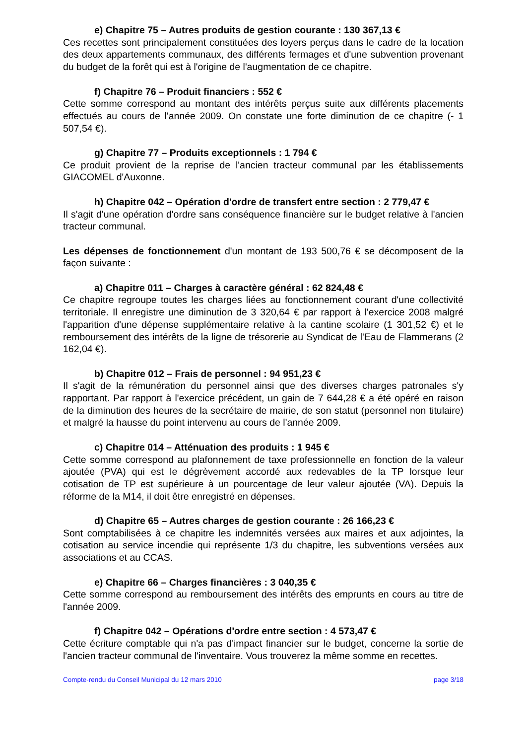e) Chapitre 75 – Autres produits de gestion courante : 130 367,13 €
Ces recettes sont principalement constituées des loyers perçus dans le cadre de la location des deux appartements communaux, des différents fermages et d'une subvention provenant du budget de la forêt qui est à l'origine de l'augmentation de ce chapitre.
f) Chapitre 76 – Produit financiers : 552 €
Cette somme correspond au montant des intérêts perçus suite aux différents placements effectués au cours de l'année 2009. On constate une forte diminution de ce chapitre (- 1 507,54 €).
g) Chapitre 77 – Produits exceptionnels : 1 794 €
Ce produit provient de la reprise de l'ancien tracteur communal par les établissements GIACOMEL d'Auxonne.
h) Chapitre 042 – Opération d'ordre de transfert entre section : 2 779,47 €
Il s'agit d'une opération d'ordre sans conséquence financière sur le budget relative à l'ancien tracteur communal.
Les dépenses de fonctionnement d'un montant de 193 500,76 € se décomposent de la façon suivante :
a) Chapitre 011 – Charges à caractère général : 62 824,48 €
Ce chapitre regroupe toutes les charges liées au fonctionnement courant d'une collectivité territoriale. Il enregistre une diminution de 3 320,64 € par rapport à l'exercice 2008 malgré l'apparition d'une dépense supplémentaire relative à la cantine scolaire (1 301,52 €) et le remboursement des intérêts de la ligne de trésorerie au Syndicat de l'Eau de Flammerans (2 162,04 €).
b) Chapitre 012 – Frais de personnel : 94 951,23 €
Il s'agit de la rémunération du personnel ainsi que des diverses charges patronales s'y rapportant. Par rapport à l'exercice précédent, un gain de 7 644,28 € a été opéré en raison de la diminution des heures de la secrétaire de mairie, de son statut (personnel non titulaire) et malgré la hausse du point intervenu au cours de l'année 2009.
c) Chapitre 014 – Atténuation des produits : 1 945 €
Cette somme correspond au plafonnement de taxe professionnelle en fonction de la valeur ajoutée (PVA) qui est le dégrèvement accordé aux redevables de la TP lorsque leur cotisation de TP est supérieure à un pourcentage de leur valeur ajoutée (VA). Depuis la réforme de la M14, il doit être enregistré en dépenses.
d) Chapitre 65 – Autres charges de gestion courante : 26 166,23 €
Sont comptabilisées à ce chapitre les indemnités versées aux maires et aux adjointes, la cotisation au service incendie qui représente 1/3 du chapitre, les subventions versées aux associations et au CCAS.
e) Chapitre 66 – Charges financières : 3 040,35 €
Cette somme correspond au remboursement des intérêts des emprunts en cours au titre de l'année 2009.
f) Chapitre 042 – Opérations d'ordre entre section : 4 573,47 €
Cette écriture comptable qui n'a pas d'impact financier sur le budget, concerne la sortie de l'ancien tracteur communal de l'inventaire. Vous trouverez la même somme en recettes.
Compte-rendu du Conseil Municipal du 12 mars 2010 page 3/18